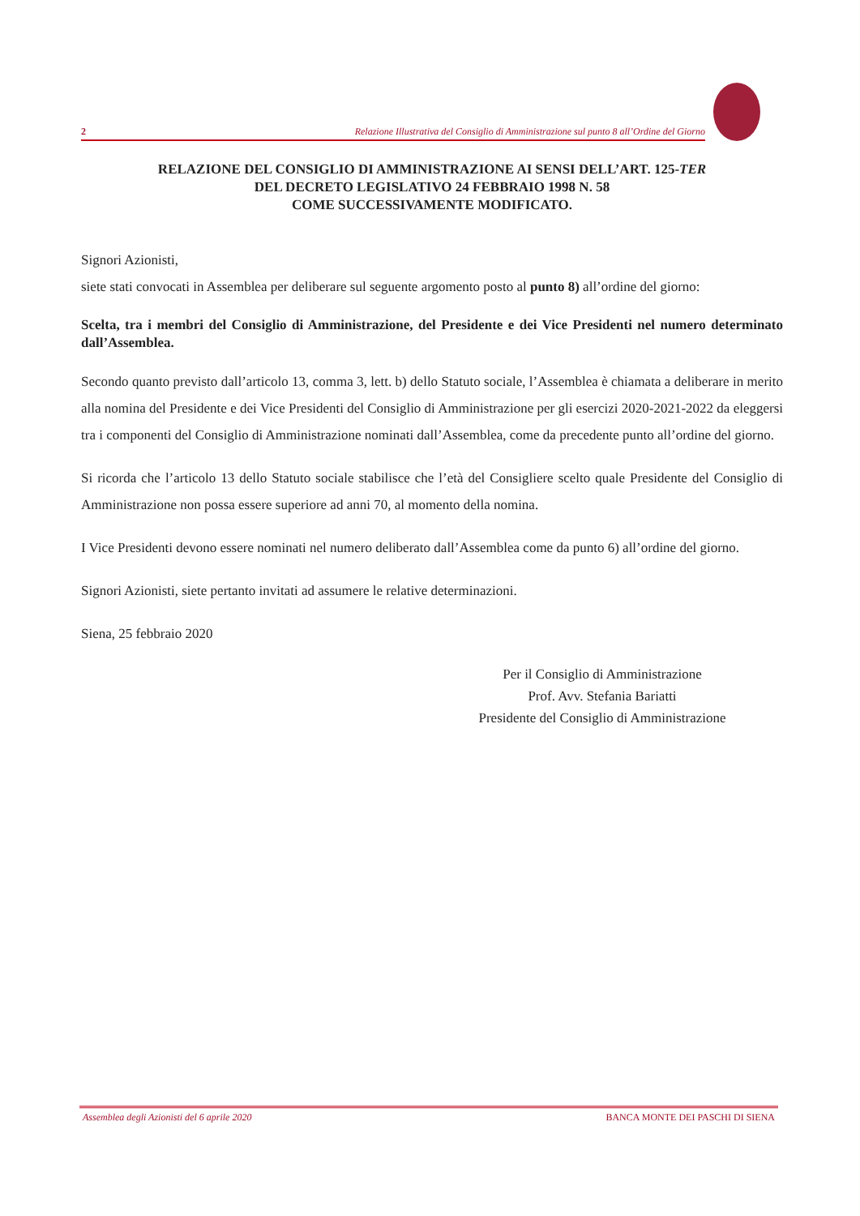2 Relazione Illustrativa del Consiglio di Amministrazione sul punto 8 all’Ordine del Giorno
RELAZIONE DEL CONSIGLIO DI AMMINISTRAZIONE AI SENSI DELL’ART. 125-TER
DEL DECRETO LEGISLATIVO 24 FEBBRAIO 1998 N. 58
COME SUCCESSIVAMENTE MODIFICATO.
Signori Azionisti,
siete stati convocati in Assemblea per deliberare sul seguente argomento posto al punto 8) all’ordine del giorno:
Scelta, tra i membri del Consiglio di Amministrazione, del Presidente e dei Vice Presidenti nel numero determinato dall’Assemblea.
Secondo quanto previsto dall’articolo 13, comma 3, lett. b) dello Statuto sociale, l’Assemblea è chiamata a deliberare in merito alla nomina del Presidente e dei Vice Presidenti del Consiglio di Amministrazione per gli esercizi 2020-2021-2022 da eleggersi tra i componenti del Consiglio di Amministrazione nominati dall’Assemblea, come da precedente punto all’ordine del giorno.
Si ricorda che l’articolo 13 dello Statuto sociale stabilisce che l’età del Consigliere scelto quale Presidente del Consiglio di Amministrazione non possa essere superiore ad anni 70, al momento della nomina.
I Vice Presidenti devono essere nominati nel numero deliberato dall’Assemblea come da punto 6) all’ordine del giorno.
Signori Azionisti, siete pertanto invitati ad assumere le relative determinazioni.
Siena, 25 febbraio 2020
Per il Consiglio di Amministrazione
Prof. Avv. Stefania Bariatti
Presidente del Consiglio di Amministrazione
Assemblea degli Azionisti del 6 aprile 2020 BANCA MONTE DEI PASCHI DI SIENA